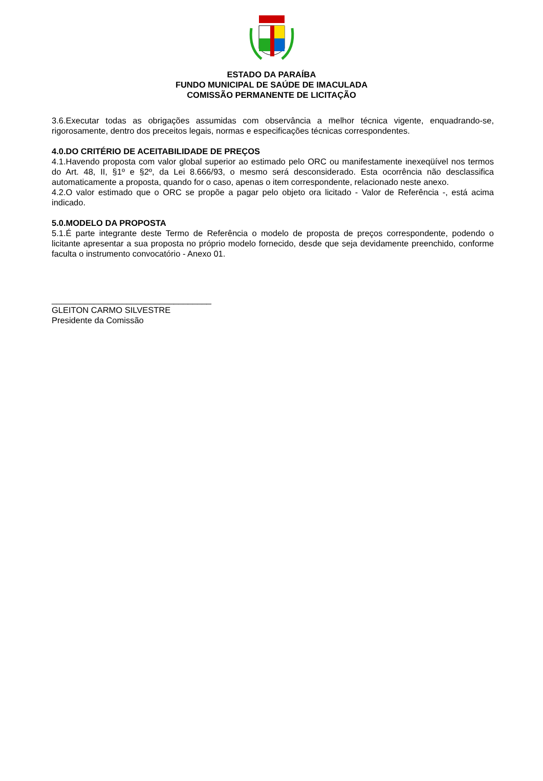ESTADO DA PARAÍBA
FUNDO MUNICIPAL DE SAÚDE DE IMACULADA
COMISSÃO PERMANENTE DE LICITAÇÃO
3.6.Executar todas as obrigações assumidas com observância a melhor técnica vigente, enquadrando-se, rigorosamente, dentro dos preceitos legais, normas e especificações técnicas correspondentes.
4.0.DO CRITÉRIO DE ACEITABILIDADE DE PREÇOS
4.1.Havendo proposta com valor global superior ao estimado pelo ORC ou manifestamente inexeqüível nos termos do Art. 48, II, §1º e §2º, da Lei 8.666/93, o mesmo será desconsiderado. Esta ocorrência não desclassifica automaticamente a proposta, quando for o caso, apenas o item correspondente, relacionado neste anexo.
4.2.O valor estimado que o ORC se propõe a pagar pelo objeto ora licitado - Valor de Referência -, está acima indicado.
5.0.MODELO DA PROPOSTA
5.1.É parte integrante deste Termo de Referência o modelo de proposta de preços correspondente, podendo o licitante apresentar a sua proposta no próprio modelo fornecido, desde que seja devidamente preenchido, conforme faculta o instrumento convocatório - Anexo 01.
__________________________________
GLEITON CARMO SILVESTRE
Presidente da Comissão